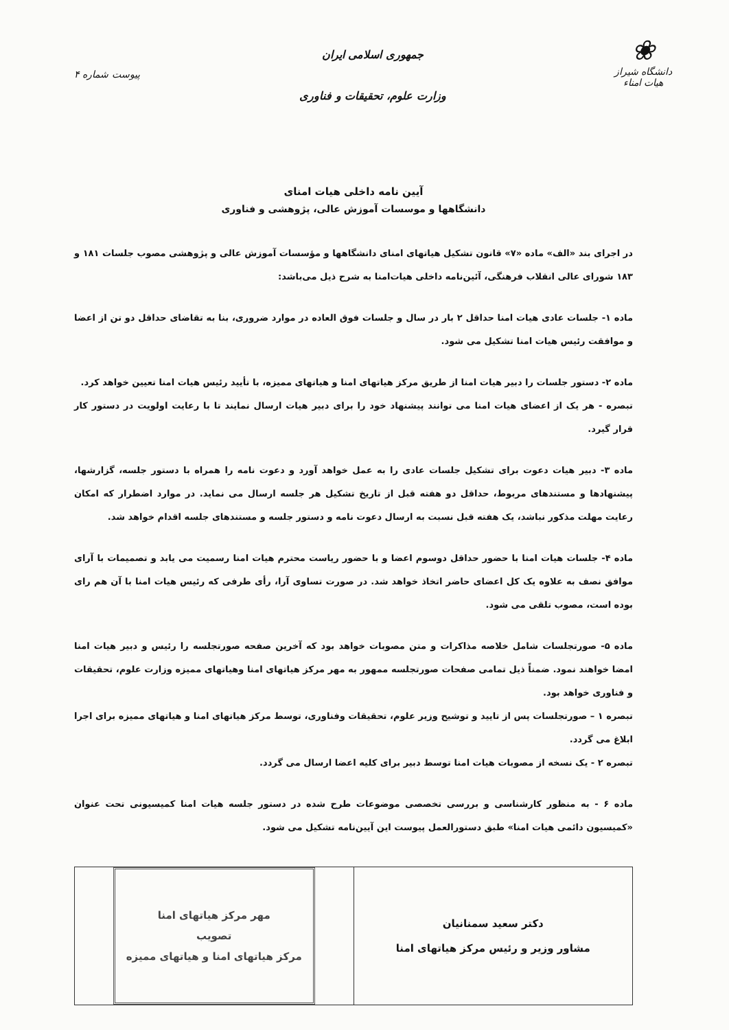❀
دانشگاه شیراز
هیات امناء
جمهوری اسلامی ایران
وزارت علوم، تحقیقات و فناوری
پیوست شماره ۴
آیین نامه داخلی هیات امنای
دانشگاهها و موسسات آموزش عالی، پژوهشی و فناوری
در اجرای بند «الف» ماده «۷» قانون تشکیل هیاتهای امنای دانشگاهها و مؤسسات آموزش عالی و پژوهشی مصوب جلسات ۱۸۱ و ۱۸۳ شورای عالی انقلاب فرهنگی، آئین‌نامه داخلی هیات‌امنا به شرح ذیل می‌باشد:
ماده ۱- جلسات عادی هیات امنا حداقل ۲ بار در سال و جلسات فوق العاده در موارد ضروری، بنا به تقاضای حداقل دو تن از اعضا و موافقت رئیس هیات امنا تشکیل می شود.
ماده ۲- دستور جلسات را دبیر هیات امنا از طریق مرکز هیاتهای امنا و هیاتهای ممیزه، با تأیید رئیس هیات امنا تعیین خواهد کرد.
تبصره - هر یک از اعضای هیات امنا می توانند پیشنهاد خود را برای دبیر هیات ارسال نمایند تا با رعایت اولویت در دستور کار قرار گیرد.
ماده ۳- دبیر هیات دعوت برای تشکیل جلسات عادی را به عمل خواهد آورد و دعوت نامه را همراه با دستور جلسه، گزارشها، پیشنهادها و مستندهای مربوط، حداقل دو هفته قبل از تاریخ تشکیل هر جلسه ارسال می نماید. در موارد اضطرار که امکان رعایت مهلت مذکور نباشد، یک هفته قبل نسبت به ارسال دعوت نامه و دستور جلسه و مستندهای جلسه اقدام خواهد شد.
ماده ۴- جلسات هیات امنا با حضور حداقل دوسوم اعضا و با حضور ریاست محترم هیات امنا رسمیت می یابد و تصمیمات با آرای موافق نصف به علاوه یک کل اعضای حاضر اتخاذ خواهد شد. در صورت تساوی آرا، رأی طرفی که رئیس هیات امنا با آن هم رای بوده است، مصوب تلقی می شود.
ماده ۵- صورتجلسات شامل خلاصه مذاکرات و متن مصوبات خواهد بود که آخرین صفحه صورتجلسه را رئیس و دبیر هیات امنا امضا خواهند نمود. ضمناً ذیل تمامی صفحات صورتجلسه ممهور به مهر مرکز هیاتهای امنا وهیاتهای ممیزه وزارت علوم، تحقیقات و فناوری خواهد بود.
تبصره ۱ – صورتجلسات پس از تایید و توشیح وزیر علوم، تحقیقات وفناوری، توسط مرکز هیاتهای امنا و هیاتهای ممیزه برای اجرا ابلاغ می گردد.
تبصره ۲ - یک نسخه از مصوبات هیات امنا توسط دبیر برای کلیه اعضا ارسال می گردد.
ماده ۶ - به منظور کارشناسی و بررسی تخصصی موضوعات طرح شده در دستور جلسه هیات امنا کمیسیونی تحت عنوان «کمیسیون دائمی هیات امنا» طبق دستورالعمل پیوست این آیین‌نامه تشکیل می شود.
دکتر سعید سمنانیان
مشاور وزیر و رئیس مرکز هیاتهای امنا
مهر مرکز هیاتهای امنا
تصویب
مرکز هیاتهای امنا و هیاتهای ممیزه